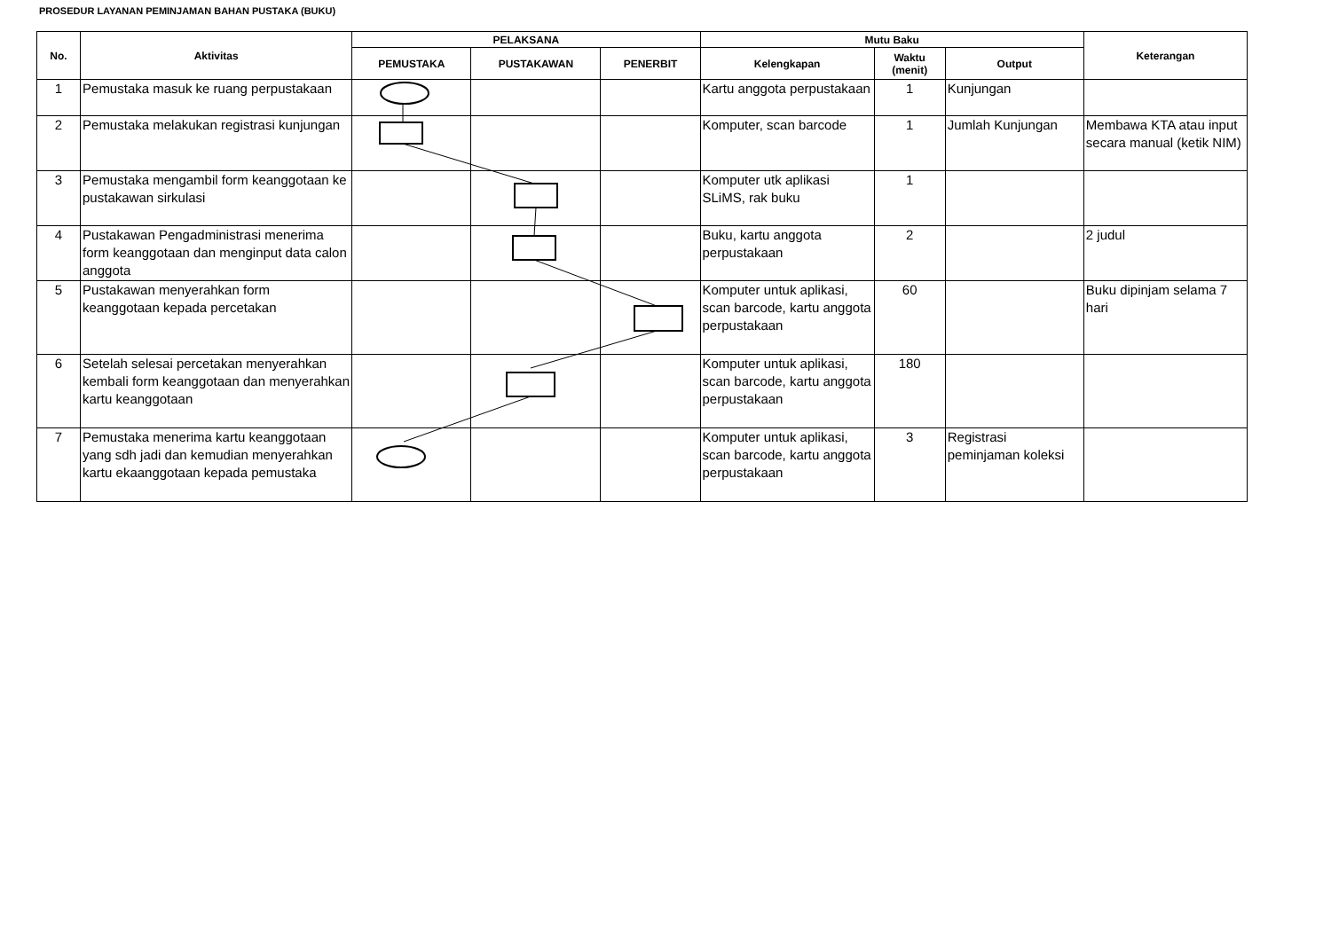PROSEDUR LAYANAN PEMINJAMAN BAHAN PUSTAKA (BUKU)
| No. | Aktivitas | PELAKSANA | | | Mutu Baku | | | Keterangan |
| --- | --- | --- | --- | --- | --- | --- | --- | --- |
| | | PEMUSTAKA | PUSTAKAWAN | PENERBIT | Kelengkapan | Waktu (menit) | Output | |
| 1 | Pemustaka masuk ke ruang perpustakaan | | | | Kartu anggota perpustakaan | 1 | Kunjungan | |
| 2 | Pemustaka melakukan registrasi kunjungan | | | | Komputer, scan barcode | 1 | Jumlah Kunjungan | Membawa KTA atau input secara manual (ketik NIM) |
| 3 | Pemustaka mengambil form keanggotaan ke pustakawan sirkulasi | | | | Komputer utk aplikasi SLiMS, rak buku | 1 | | |
| 4 | Pustakawan Pengadministrasi menerima form keanggotaan dan menginput data calon anggota | | | | Buku, kartu anggota perpustakaan | 2 | | 2 judul |
| 5 | Pustakawan menyerahkan form keanggotaan kepada percetakan | | | | Komputer untuk aplikasi, scan barcode, kartu anggota perpustakaan | 60 | | Buku dipinjam selama 7 hari |
| 6 | Setelah selesai percetakan menyerahkan kembali form keanggotaan dan menyerahkan kartu keanggotaan | | | | Komputer untuk aplikasi, scan barcode, kartu anggota perpustakaan | 180 | | |
| 7 | Pemustaka menerima kartu keanggotaan yang sdh jadi dan kemudian menyerahkan kartu ekaanggotaan kepada pemustaka | | | | Komputer untuk aplikasi, scan barcode, kartu anggota perpustakaan | 3 | Registrasi peminjaman koleksi | |